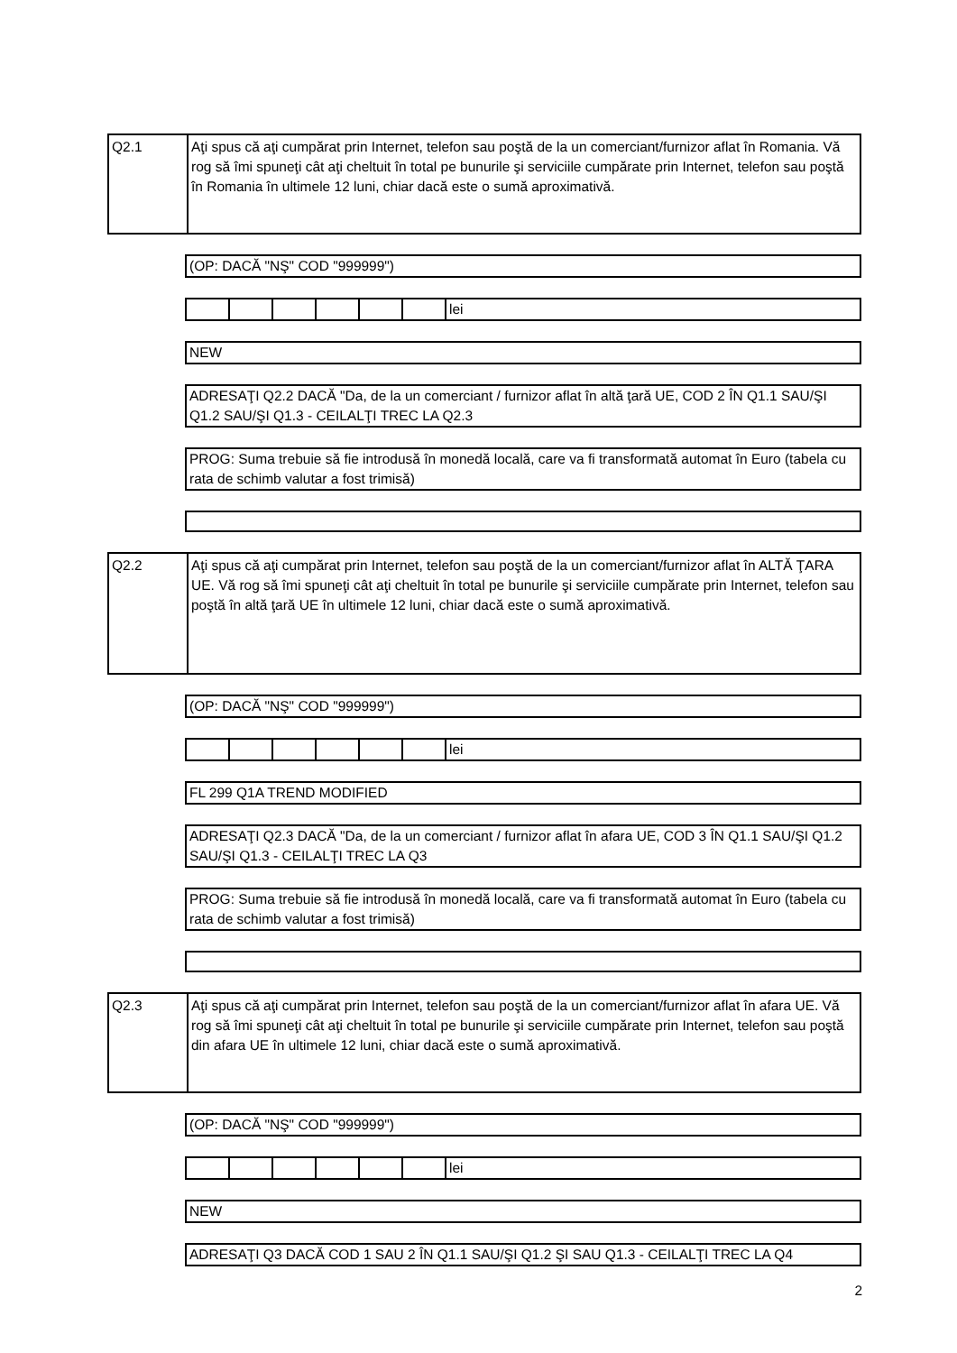| Q2.1 | Aţi spus că aţi cumpărat prin Internet, telefon sau poştă de la un comerciant/furnizor aflat în Romania. Vă rog să îmi spuneţi cât aţi cheltuit în total pe bunurile şi serviciile cumpărate prin Internet, telefon sau poştă în Romania în ultimele 12 luni, chiar dacă este o sumă aproximativă. |
| (OP: DACĂ "NŞ" COD "999999") |
| | | | | | | lei |
| NEW |
| ADRESAŢI Q2.2 DACĂ "Da, de la un comerciant / furnizor aflat în altă ţară UE, COD 2 ÎN Q1.1 SAU/ŞI Q1.2 SAU/ŞI Q1.3 - CEILALŢI TREC LA Q2.3 |
| PROG: Suma trebuie să fie introdusă în monedă locală, care va fi transformată automat în Euro (tabela cu rata de schimb valutar a fost trimisă) |
| Q2.2 | Aţi spus că aţi cumpărat prin Internet, telefon sau poştă de la un comerciant/furnizor aflat în ALTĂ ŢARA UE. Vă rog să îmi spuneţi cât aţi cheltuit în total pe bunurile şi serviciile cumpărate prin Internet, telefon sau poştă în altă ţară UE în ultimele 12 luni, chiar dacă este o sumă aproximativă. |
| (OP: DACĂ "NŞ" COD "999999") |
| | | | | | | lei |
| FL 299 Q1A TREND MODIFIED |
| ADRESAŢI Q2.3 DACĂ "Da, de la un comerciant / furnizor aflat în afara UE, COD 3 ÎN Q1.1 SAU/ŞI Q1.2 SAU/ŞI Q1.3 - CEILALŢI TREC LA Q3 |
| PROG: Suma trebuie să fie introdusă în monedă locală, care va fi transformată automat în Euro (tabela cu rata de schimb valutar a fost trimisă) |
| Q2.3 | Aţi spus că aţi cumpărat prin Internet, telefon sau poştă de la un comerciant/furnizor aflat în afara UE. Vă rog să îmi spuneţi cât aţi cheltuit în total pe bunurile şi serviciile cumpărate prin Internet, telefon sau poştă din afara UE în ultimele 12 luni, chiar dacă este o sumă aproximativă. |
| (OP: DACĂ "NŞ" COD "999999") |
| | | | | | | lei |
| NEW |
| ADRESAŢI Q3 DACĂ COD 1 SAU 2 ÎN Q1.1 SAU/ŞI Q1.2 ŞI SAU Q1.3 - CEILALŢI TREC LA Q4 |
2